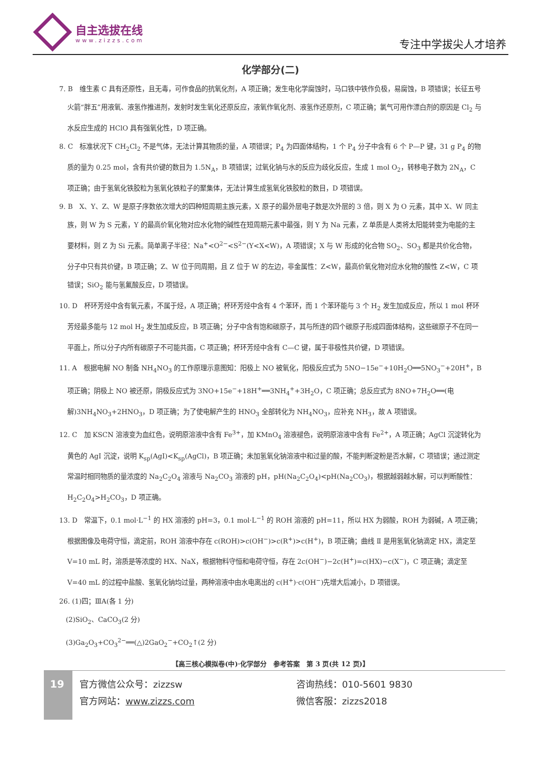自主选拔在线
www.zizzs.com
专注中学拔尖人才培养
化学部分(二)
7. B　维生素 C 具有还原性，且无毒，可作食品的抗氧化剂，A 项正确；发生电化学腐蚀时，马口铁中铁作负极，易腐蚀，B 项错误；长征五号火箭“胖五”用液氧、液氢作推进剂，发射时发生氧化还原反应，液氧作氧化剂、液氢作还原剂，C 项正确；氯气可用作漂白剂的原因是 Cl<sub>2</sub> 与水反应生成的 HClO 具有强氧化性，D 项正确。
8. C　标准状况下 CH<sub>2</sub>Cl<sub>2</sub> 不是气体，无法计算其物质的量，A 项错误；P<sub>4</sub> 为四面体结构，1 个 P<sub>4</sub> 分子中含有 6 个 P—P 键，31 g P<sub>4</sub> 的物质的量为 0.25 mol，含有共价键的数目为 1.5N<sub>A</sub>，B 项错误；过氧化钠与水的反应为歧化反应，生成 1 mol O<sub>2</sub>，转移电子数为 2N<sub>A</sub>，C 项正确；由于氢氧化铁胶粒为氢氧化铁粒子的聚集体，无法计算生成氢氧化铁胶粒的数目，D 项错误。
9. B　X、Y、Z、W 是原子序数依次增大的四种短周期主族元素，X 原子的最外层电子数是次外层的 3 倍，则 X 为 O 元素，其中 X、W 同主族，则 W 为 S 元素，Y 的最高价氧化物对应水化物的碱性在短周期元素中最强，则 Y 为 Na 元素，Z 单质是人类将太阳能转变为电能的主要材料，则 Z 为 Si 元素。简单离子半径：Na<sup>+</sup><O<sup>2−</sup><S<sup>2−</sup>(Y<X<W)，A 项错误；X 与 W 形成的化合物 SO<sub>2</sub>、SO<sub>3</sub> 都是共价化合物，分子中只有共价键，B 项正确；Z、W 位于同周期，且 Z 位于 W 的左边，非金属性：Z<W，最高价氧化物对应水化物的酸性 Z<W，C 项错误；SiO<sub>2</sub> 能与氢氟酸反应，D 项错误。
10. D　杯环芳烃中含有氧元素，不属于烃，A 项正确；杯环芳烃中含有 4 个苯环，而 1 个苯环能与 3 个 H<sub>2</sub> 发生加成反应，所以 1 mol 杯环芳烃最多能与 12 mol H<sub>2</sub> 发生加成反应，B 项正确；分子中含有饱和碳原子，其与所连的四个碳原子形成四面体结构，这些碳原子不在同一平面上，所以分子内所有碳原子不可能共面，C 项正确；杯环芳烃中含有 C—C 键，属于非极性共价键，D 项错误。
11. A　根据电解 NO 制备 NH<sub>4</sub>NO<sub>3</sub> 的工作原理示意图知：阳极上 NO 被氧化，阳极反应式为 5NO−15e<sup>−</sup>+10H<sub>2</sub>O══5NO<sub>3</sub><sup>−</sup>+20H<sup>+</sup>，B 项正确；阴极上 NO 被还原，阴极反应式为 3NO+15e<sup>−</sup>+18H<sup>+</sup>══3NH<sub>4</sub><sup>+</sup>+3H<sub>2</sub>O，C 项正确；总反应式为 8NO+7H<sub>2</sub>O══(电解)3NH<sub>4</sub>NO<sub>3</sub>+2HNO<sub>3</sub>，D 项正确；为了使电解产生的 HNO<sub>3</sub> 全部转化为 NH<sub>4</sub>NO<sub>3</sub>，应补充 NH<sub>3</sub>，故 A 项错误。
12. C　加 KSCN 溶液变为血红色，说明原溶液中含有 Fe<sup>3+</sup>，加 KMnO<sub>4</sub> 溶液褪色，说明原溶液中含有 Fe<sup>2+</sup>，A 项正确；AgCl 沉淀转化为黄色的 AgI 沉淀，说明 K<sub>sp</sub>(AgI)<K<sub>sp</sub>(AgCl)，B 项正确；未加氢氧化钠溶液中和过量的酸，不能判断淀粉是否水解，C 项错误；通过测定常温时相同物质的量浓度的 Na<sub>2</sub>C<sub>2</sub>O<sub>4</sub> 溶液与 Na<sub>2</sub>CO<sub>3</sub> 溶液的 pH，pH(Na<sub>2</sub>C<sub>2</sub>O<sub>4</sub>)<pH(Na<sub>2</sub>CO<sub>3</sub>)，根据越弱越水解，可以判断酸性：H<sub>2</sub>C<sub>2</sub>O<sub>4</sub>>H<sub>2</sub>CO<sub>3</sub>，D 项正确。
13. D　常温下，0.1 mol·L<sup>−1</sup> 的 HX 溶液的 pH=3，0.1 mol·L<sup>−1</sup> 的 ROH 溶液的 pH=11，所以 HX 为弱酸，ROH 为弱碱，A 项正确；根据图像及电荷守恒，滴定前，ROH 溶液中存在 c(ROH)>c(OH<sup>−</sup>)>c(R<sup>+</sup>)>c(H<sup>+</sup>)，B 项正确；曲线 Ⅱ 是用氢氧化钠滴定 HX，滴定至 V=10 mL 时，溶质是等浓度的 HX、NaX，根据物料守恒和电荷守恒，存在 2c(OH<sup>−</sup>)−2c(H<sup>+</sup>)=c(HX)−c(X<sup>−</sup>)，C 项正确；滴定至 V=40 mL 的过程中盐酸、氢氧化钠均过量，两种溶液中由水电离出的 c(H<sup>+</sup>)·c(OH<sup>−</sup>)先增大后减小，D 项错误。
26. (1)四；ⅢA(各 1 分)
　(2)SiO<sub>2</sub>、CaCO<sub>3</sub>(2 分)
　(3)Ga<sub>2</sub>O<sub>3</sub>+CO<sub>3</sub><sup>2−</sup>══(△)2GaO<sub>2</sub><sup>−</sup>+CO<sub>2</sub>↑(2 分)
【高三核心模拟卷(中)·化学部分　参考答案　第 3 页(共 12 页)】
19
官方微信公众号：zizzsw
官方网站：www.zizzs.com
咨询热线：010-5601 9830
微信客服：zizzs2018